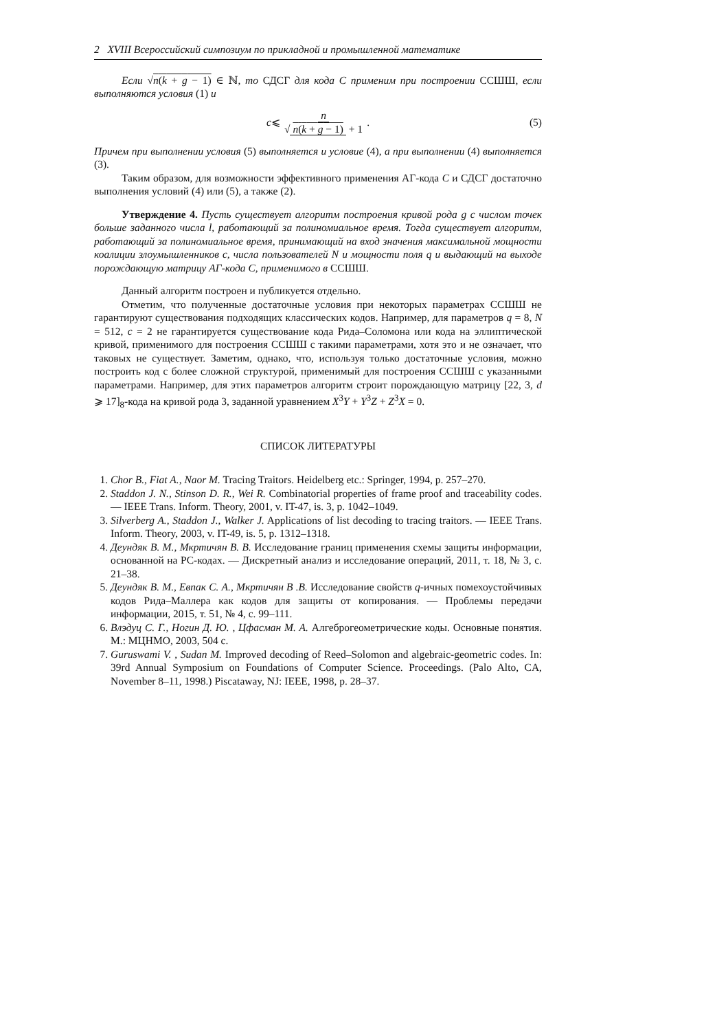2 XVIII Всероссийский симпозиум по прикладной и промышленной математике
Если √n(k + g − 1) ∈ ℕ, то СДСГ для кода C применим при построении ССШШ, если выполняются условия (1) и
c ⩽ n √ n(k + g − 1) + 1 . (5)
Причем при выполнении условия (5) выполняется и условие (4), а при выполнении (4) выполняется (3).
Таким образом, для возможности эффективного применения АГ-кода C и СДСГ достаточно выполнения условий (4) или (5), а также (2).
Утверждение 4. Пусть существует алгоритм построения кривой рода g с числом точек больше заданного числа l, работающий за полиномиальное время. Тогда существует алгоритм, работающий за полиномиальное время, принимающий на вход значения максимальной мощности коалиции злоумышленников c, числа пользователей N и мощности поля q и выдающий на выходе порождающую матрицу АГ-кода C, применимого в ССШШ.
Данный алгоритм построен и публикуется отдельно.
Отметим, что полученные достаточные условия при некоторых параметрах ССШШ не гарантируют существования подходящих классических кодов. Например, для параметров q = 8, N = 512, c = 2 не гарантируется существование кода Рида–Соломона или кода на эллиптической кривой, применимого для построения ССШШ с такими параметрами, хотя это и не означает, что таковых не существует. Заметим, однако, что, используя только достаточные условия, можно построить код с более сложной структурой, применимый для построения ССШШ с указанными параметрами. Например, для этих параметров алгоритм строит порождающую матрицу [22, 3, d ⩾ 17]<sub>8</sub>-кода на кривой рода 3, заданной уравнением X<sup>3</sup>Y + Y<sup>3</sup>Z + Z<sup>3</sup>X = 0.
СПИСОК ЛИТЕРАТУРЫ
1. Chor B., Fiat A., Naor M. Tracing Traitors. Heidelberg etc.: Springer, 1994, p. 257–270.
2. Staddon J. N., Stinson D. R., Wei R. Combinatorial properties of frame proof and traceability codes. — IEEE Trans. Inform. Theory, 2001, v. IT-47, is. 3, p. 1042–1049.
3. Silverberg A., Staddon J., Walker J. Applications of list decoding to tracing traitors. — IEEE Trans. Inform. Theory, 2003, v. IT-49, is. 5, p. 1312–1318.
4. Деундяк В. М., Мкртичян В. В. Исследование границ применения схемы защиты информации, основанной на РС-кодах. — Дискретный анализ и исследование операций, 2011, т. 18, № 3, с. 21–38.
5. Деундяк В. М., Евпак С. А., Мкртичян В .В. Исследование свойств q-ичных помехоустойчивых кодов Рида–Маллера как кодов для защиты от копирования. — Проблемы передачи информации, 2015, т. 51, № 4, с. 99–111.
6. Влэдуц С. Г., Ногин Д. Ю. , Цфасман М. А. Алгеброгеометрические коды. Основные понятия. М.: МЦНМО, 2003, 504 с.
7. Guruswami V. , Sudan M. Improved decoding of Reed–Solomon and algebraic-geometric codes. In: 39rd Annual Symposium on Foundations of Computer Science. Proceedings. (Palo Alto, CA, November 8–11, 1998.) Piscataway, NJ: IEEE, 1998, p. 28–37.